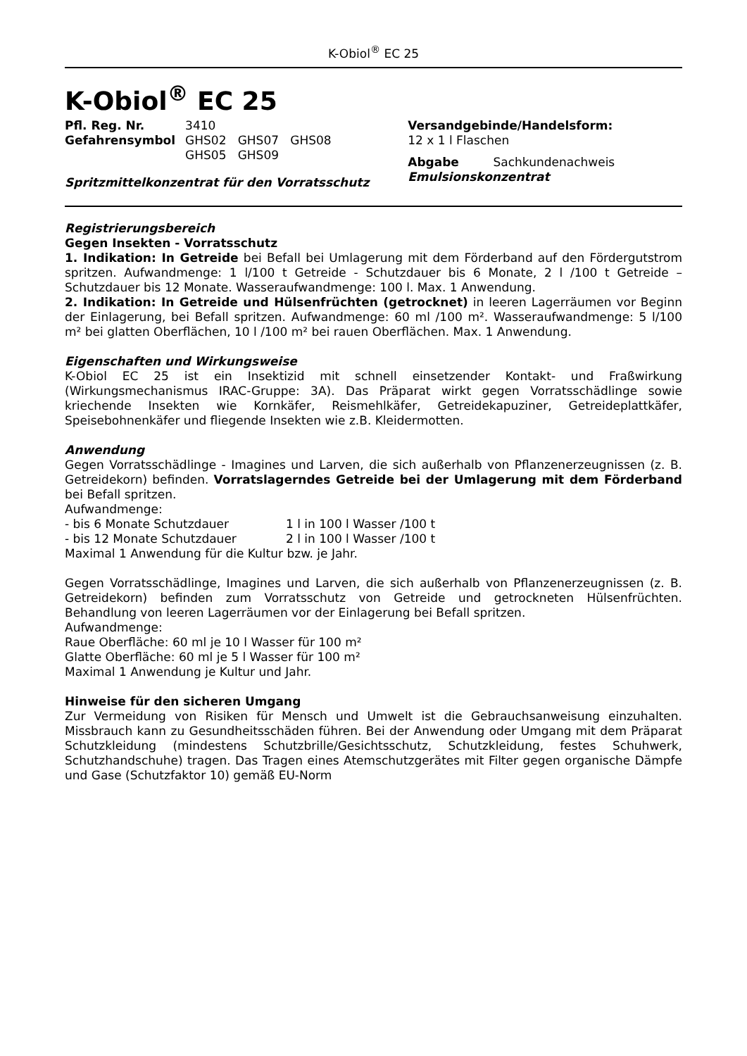K-Obiol<sup>®</sup> EC 25
K-Obiol<sup>®</sup> EC 25
| Pfl. Reg. Nr. | 3410 |
| Gefahrensymbol | GHS02 GHS07 GHS08 GHS05 GHS09 |
Spritzmittelkonzentrat für den Vorratsschutz
Versandgebinde/Handelsform:
12 x 1 l Flaschen
Abgabe Sachkundenachweis
Emulsionskonzentrat
Registrierungsbereich
Gegen Insekten - Vorratsschutz
1. Indikation: In Getreide bei Befall bei Umlagerung mit dem Förderband auf den Fördergutstrom spritzen. Aufwandmenge: 1 l/100 t Getreide - Schutzdauer bis 6 Monate, 2 l /100 t Getreide – Schutzdauer bis 12 Monate. Wasseraufwandmenge: 100 l. Max. 1 Anwendung.
2. Indikation: In Getreide und Hülsenfrüchten (getrocknet) in leeren Lagerräumen vor Beginn der Einlagerung, bei Befall spritzen. Aufwandmenge: 60 ml /100 m². Wasseraufwandmenge: 5 l/100 m² bei glatten Oberflächen, 10 l /100 m² bei rauen Oberflächen. Max. 1 Anwendung.
Eigenschaften und Wirkungsweise
K-Obiol EC 25 ist ein Insektizid mit schnell einsetzender Kontakt- und Fraßwirkung (Wirkungsmechanismus IRAC-Gruppe: 3A). Das Präparat wirkt gegen Vorratsschädlinge sowie kriechende Insekten wie Kornkäfer, Reismehlkäfer, Getreidekapuziner, Getreideplattkäfer, Speisebohnenkäfer und fliegende Insekten wie z.B. Kleidermotten.
Anwendung
Gegen Vorratsschädlinge - Imagines und Larven, die sich außerhalb von Pflanzenerzeugnissen (z. B. Getreidekorn) befinden. Vorratslagerndes Getreide bei der Umlagerung mit dem Förderband bei Befall spritzen.
Aufwandmenge:
| - bis 6 Monate Schutzdauer | 1 l in 100 l Wasser /100 t |
| - bis 12 Monate Schutzdauer | 2 l in 100 l Wasser /100 t |
Maximal 1 Anwendung für die Kultur bzw. je Jahr.
Gegen Vorratsschädlinge, Imagines und Larven, die sich außerhalb von Pflanzenerzeugnissen (z. B. Getreidekorn) befinden zum Vorratsschutz von Getreide und getrockneten Hülsenfrüchten. Behandlung von leeren Lagerräumen vor der Einlagerung bei Befall spritzen.
Aufwandmenge:
Raue Oberfläche: 60 ml je 10 l Wasser für 100 m²
Glatte Oberfläche: 60 ml je 5 l Wasser für 100 m²
Maximal 1 Anwendung je Kultur und Jahr.
Hinweise für den sicheren Umgang
Zur Vermeidung von Risiken für Mensch und Umwelt ist die Gebrauchsanweisung einzuhalten. Missbrauch kann zu Gesundheitsschäden führen. Bei der Anwendung oder Umgang mit dem Präparat Schutzkleidung (mindestens Schutzbrille/Gesichtsschutz, Schutzkleidung, festes Schuhwerk, Schutzhandschuhe) tragen. Das Tragen eines Atemschutzgerätes mit Filter gegen organische Dämpfe und Gase (Schutzfaktor 10) gemäß EU-Norm